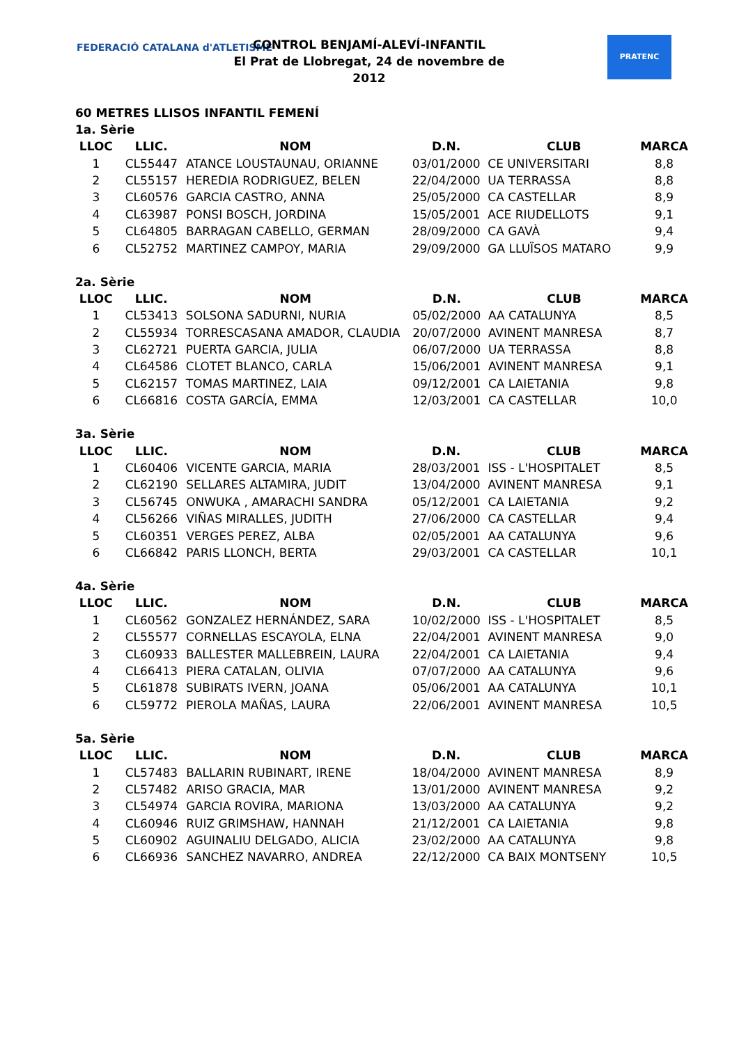FEDERACIÓ CATALANA d'ATLETISME
CONTROL BENJAMÍ-ALEVÍ-INFANTIL
El Prat de Llobregat, 24 de novembre de 2012
PRATENC
60 METRES LLISOS INFANTIL FEMENÍ
1a. Sèrie
| LLOC | LLIC. | NOM | D.N. | CLUB | MARCA |
| --- | --- | --- | --- | --- | --- |
| 1 | CL55447 | ATANCE LOUSTAUNAU, ORIANNE | 03/01/2000 | CE UNIVERSITARI | 8,8 |
| 2 | CL55157 | HEREDIA RODRIGUEZ, BELEN | 22/04/2000 | UA TERRASSA | 8,8 |
| 3 | CL60576 | GARCIA CASTRO, ANNA | 25/05/2000 | CA CASTELLAR | 8,9 |
| 4 | CL63987 | PONSI BOSCH, JORDINA | 15/05/2001 | ACE RIUDELLOTS | 9,1 |
| 5 | CL64805 | BARRAGAN CABELLO, GERMAN | 28/09/2000 | CA GAVÀ | 9,4 |
| 6 | CL52752 | MARTINEZ CAMPOY, MARIA | 29/09/2000 | GA LLUÏSOS MATARO | 9,9 |
2a. Sèrie
| LLOC | LLIC. | NOM | D.N. | CLUB | MARCA |
| --- | --- | --- | --- | --- | --- |
| 1 | CL53413 | SOLSONA SADURNI, NURIA | 05/02/2000 | AA CATALUNYA | 8,5 |
| 2 | CL55934 | TORRESCASANA AMADOR, CLAUDIA | 20/07/2000 | AVINENT MANRESA | 8,7 |
| 3 | CL62721 | PUERTA GARCIA, JULIA | 06/07/2000 | UA TERRASSA | 8,8 |
| 4 | CL64586 | CLOTET BLANCO, CARLA | 15/06/2001 | AVINENT MANRESA | 9,1 |
| 5 | CL62157 | TOMAS MARTINEZ, LAIA | 09/12/2001 | CA LAIETANIA | 9,8 |
| 6 | CL66816 | COSTA GARCÍA, EMMA | 12/03/2001 | CA CASTELLAR | 10,0 |
3a. Sèrie
| LLOC | LLIC. | NOM | D.N. | CLUB | MARCA |
| --- | --- | --- | --- | --- | --- |
| 1 | CL60406 | VICENTE GARCIA, MARIA | 28/03/2001 | ISS - L'HOSPITALET | 8,5 |
| 2 | CL62190 | SELLARES ALTAMIRA, JUDIT | 13/04/2000 | AVINENT MANRESA | 9,1 |
| 3 | CL56745 | ONWUKA , AMARACHI SANDRA | 05/12/2001 | CA LAIETANIA | 9,2 |
| 4 | CL56266 | VIÑAS MIRALLES, JUDITH | 27/06/2000 | CA CASTELLAR | 9,4 |
| 5 | CL60351 | VERGES PEREZ, ALBA | 02/05/2001 | AA CATALUNYA | 9,6 |
| 6 | CL66842 | PARIS LLONCH, BERTA | 29/03/2001 | CA CASTELLAR | 10,1 |
4a. Sèrie
| LLOC | LLIC. | NOM | D.N. | CLUB | MARCA |
| --- | --- | --- | --- | --- | --- |
| 1 | CL60562 | GONZALEZ HERNÁNDEZ, SARA | 10/02/2000 | ISS - L'HOSPITALET | 8,5 |
| 2 | CL55577 | CORNELLAS ESCAYOLA, ELNA | 22/04/2001 | AVINENT MANRESA | 9,0 |
| 3 | CL60933 | BALLESTER MALLEBREIN, LAURA | 22/04/2001 | CA LAIETANIA | 9,4 |
| 4 | CL66413 | PIERA CATALAN, OLIVIA | 07/07/2000 | AA CATALUNYA | 9,6 |
| 5 | CL61878 | SUBIRATS IVERN, JOANA | 05/06/2001 | AA CATALUNYA | 10,1 |
| 6 | CL59772 | PIEROLA MAÑAS, LAURA | 22/06/2001 | AVINENT MANRESA | 10,5 |
5a. Sèrie
| LLOC | LLIC. | NOM | D.N. | CLUB | MARCA |
| --- | --- | --- | --- | --- | --- |
| 1 | CL57483 | BALLARIN RUBINART, IRENE | 18/04/2000 | AVINENT MANRESA | 8,9 |
| 2 | CL57482 | ARISO GRACIA, MAR | 13/01/2000 | AVINENT MANRESA | 9,2 |
| 3 | CL54974 | GARCIA ROVIRA, MARIONA | 13/03/2000 | AA CATALUNYA | 9,2 |
| 4 | CL60946 | RUIZ GRIMSHAW, HANNAH | 21/12/2001 | CA LAIETANIA | 9,8 |
| 5 | CL60902 | AGUINALIU DELGADO, ALICIA | 23/02/2000 | AA CATALUNYA | 9,8 |
| 6 | CL66936 | SANCHEZ NAVARRO, ANDREA | 22/12/2000 | CA BAIX MONTSENY | 10,5 |